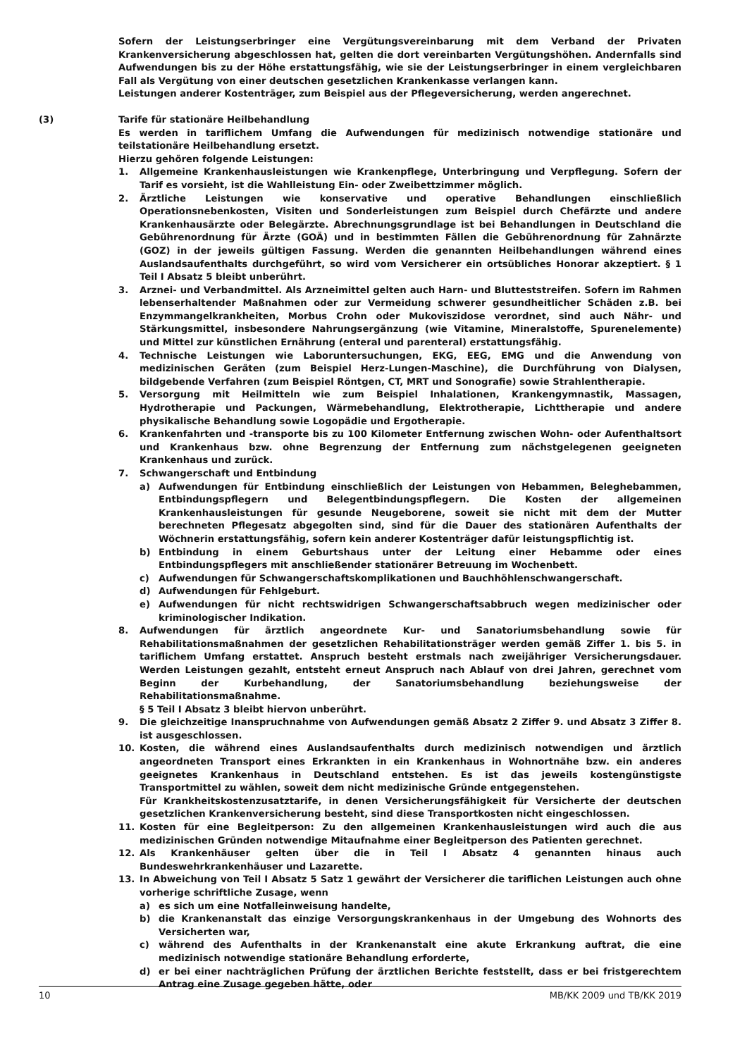Sofern der Leistungserbringer eine Vergütungsvereinbarung mit dem Verband der Privaten Krankenversicherung abgeschlossen hat, gelten die dort vereinbarten Vergütungshöhen. Andernfalls sind Aufwendungen bis zu der Höhe erstattungsfähig, wie sie der Leistungserbringer in einem vergleichbaren Fall als Vergütung von einer deutschen gesetzlichen Krankenkasse verlangen kann.
Leistungen anderer Kostenträger, zum Beispiel aus der Pflegeversicherung, werden angerechnet.
(3) Tarife für stationäre Heilbehandlung
Es werden in tariflichem Umfang die Aufwendungen für medizinisch notwendige stationäre und teilstationäre Heilbehandlung ersetzt.
Hierzu gehören folgende Leistungen:
1. Allgemeine Krankenhausleistungen wie Krankenpflege, Unterbringung und Verpflegung. Sofern der Tarif es vorsieht, ist die Wahlleistung Ein- oder Zweibettzimmer möglich.
2. Ärztliche Leistungen wie konservative und operative Behandlungen einschließlich Operationsnebenkosten, Visiten und Sonderleistungen zum Beispiel durch Chefärzte und andere Krankenhausärzte oder Belegärzte. Abrechnungsgrundlage ist bei Behandlungen in Deutschland die Gebührenordnung für Ärzte (GOÄ) und in bestimmten Fällen die Gebührenordnung für Zahnärzte (GOZ) in der jeweils gültigen Fassung. Werden die genannten Heilbehandlungen während eines Auslandsaufenthalts durchgeführt, so wird vom Versicherer ein ortsübliches Honorar akzeptiert. § 1 Teil I Absatz 5 bleibt unberührt.
3. Arznei- und Verbandmittel. Als Arzneimittel gelten auch Harn- und Blutteststreifen. Sofern im Rahmen lebenserhaltender Maßnahmen oder zur Vermeidung schwerer gesundheitlicher Schäden z.B. bei Enzymmangelkrankheiten, Morbus Crohn oder Mukoviszidose verordnet, sind auch Nähr- und Stärkungsmittel, insbesondere Nahrungsergänzung (wie Vitamine, Mineralstoffe, Spurenelemente) und Mittel zur künstlichen Ernährung (enteral und parenteral) erstattungsfähig.
4. Technische Leistungen wie Laboruntersuchungen, EKG, EEG, EMG und die Anwendung von medizinischen Geräten (zum Beispiel Herz-Lungen-Maschine), die Durchführung von Dialysen, bildgebende Verfahren (zum Beispiel Röntgen, CT, MRT und Sonografie) sowie Strahlentherapie.
5. Versorgung mit Heilmitteln wie zum Beispiel Inhalationen, Krankengymnastik, Massagen, Hydrotherapie und Packungen, Wärmebehandlung, Elektrotherapie, Lichttherapie und andere physikalische Behandlung sowie Logopädie und Ergotherapie.
6. Krankenfahrten und -transporte bis zu 100 Kilometer Entfernung zwischen Wohn- oder Aufenthaltsort und Krankenhaus bzw. ohne Begrenzung der Entfernung zum nächstgelegenen geeigneten Krankenhaus und zurück.
7. Schwangerschaft und Entbindung
a) Aufwendungen für Entbindung einschließlich der Leistungen von Hebammen, Beleghebammen, Entbindungspflegern und Belegentbindungspflegern. Die Kosten der allgemeinen Krankenhausleistungen für gesunde Neugeborene, soweit sie nicht mit dem der Mutter berechneten Pflegesatz abgegolten sind, sind für die Dauer des stationären Aufenthalts der Wöchnerin erstattungsfähig, sofern kein anderer Kostenträger dafür leistungspflichtig ist.
b) Entbindung in einem Geburtshaus unter der Leitung einer Hebamme oder eines Entbindungspflegers mit anschließender stationärer Betreuung im Wochenbett.
c) Aufwendungen für Schwangerschaftskomplikationen und Bauchhöhlenschwangerschaft.
d) Aufwendungen für Fehlgeburt.
e) Aufwendungen für nicht rechtswidrigen Schwangerschaftsabbruch wegen medizinischer oder kriminologischer Indikation.
8. Aufwendungen für ärztlich angeordnete Kur- und Sanatoriumsbehandlung sowie für Rehabilitationsmaßnahmen der gesetzlichen Rehabilitationsträger werden gemäß Ziffer 1. bis 5. in tariflichem Umfang erstattet. Anspruch besteht erstmals nach zweijähriger Versicherungsdauer. Werden Leistungen gezahlt, entsteht erneut Anspruch nach Ablauf von drei Jahren, gerechnet vom Beginn der Kurbehandlung, der Sanatoriumsbehandlung beziehungsweise der Rehabilitationsmaßnahme.
§ 5 Teil I Absatz 3 bleibt hiervon unberührt.
9. Die gleichzeitige Inanspruchnahme von Aufwendungen gemäß Absatz 2 Ziffer 9. und Absatz 3 Ziffer 8. ist ausgeschlossen.
10. Kosten, die während eines Auslandsaufenthalts durch medizinisch notwendigen und ärztlich angeordneten Transport eines Erkrankten in ein Krankenhaus in Wohnortnähe bzw. ein anderes geeignetes Krankenhaus in Deutschland entstehen. Es ist das jeweils kostengünstigste Transportmittel zu wählen, soweit dem nicht medizinische Gründe entgegenstehen.
Für Krankheitskostenzusatztarife, in denen Versicherungsfähigkeit für Versicherte der deutschen gesetzlichen Krankenversicherung besteht, sind diese Transportkosten nicht eingeschlossen.
11. Kosten für eine Begleitperson: Zu den allgemeinen Krankenhausleistungen wird auch die aus medizinischen Gründen notwendige Mitaufnahme einer Begleitperson des Patienten gerechnet.
12. Als Krankenhäuser gelten über die in Teil I Absatz 4 genannten hinaus auch Bundeswehrkrankenhäuser und Lazarette.
13. In Abweichung von Teil I Absatz 5 Satz 1 gewährt der Versicherer die tariflichen Leistungen auch ohne vorherige schriftliche Zusage, wenn
a) es sich um eine Notfalleinweisung handelte,
b) die Krankenanstalt das einzige Versorgungskrankenhaus in der Umgebung des Wohnorts des Versicherten war,
c) während des Aufenthalts in der Krankenanstalt eine akute Erkrankung auftrat, die eine medizinisch notwendige stationäre Behandlung erforderte,
d) er bei einer nachträglichen Prüfung der ärztlichen Berichte feststellt, dass er bei fristgerechtem Antrag eine Zusage gegeben hätte, oder
10 MB/KK 2009 und TB/KK 2019